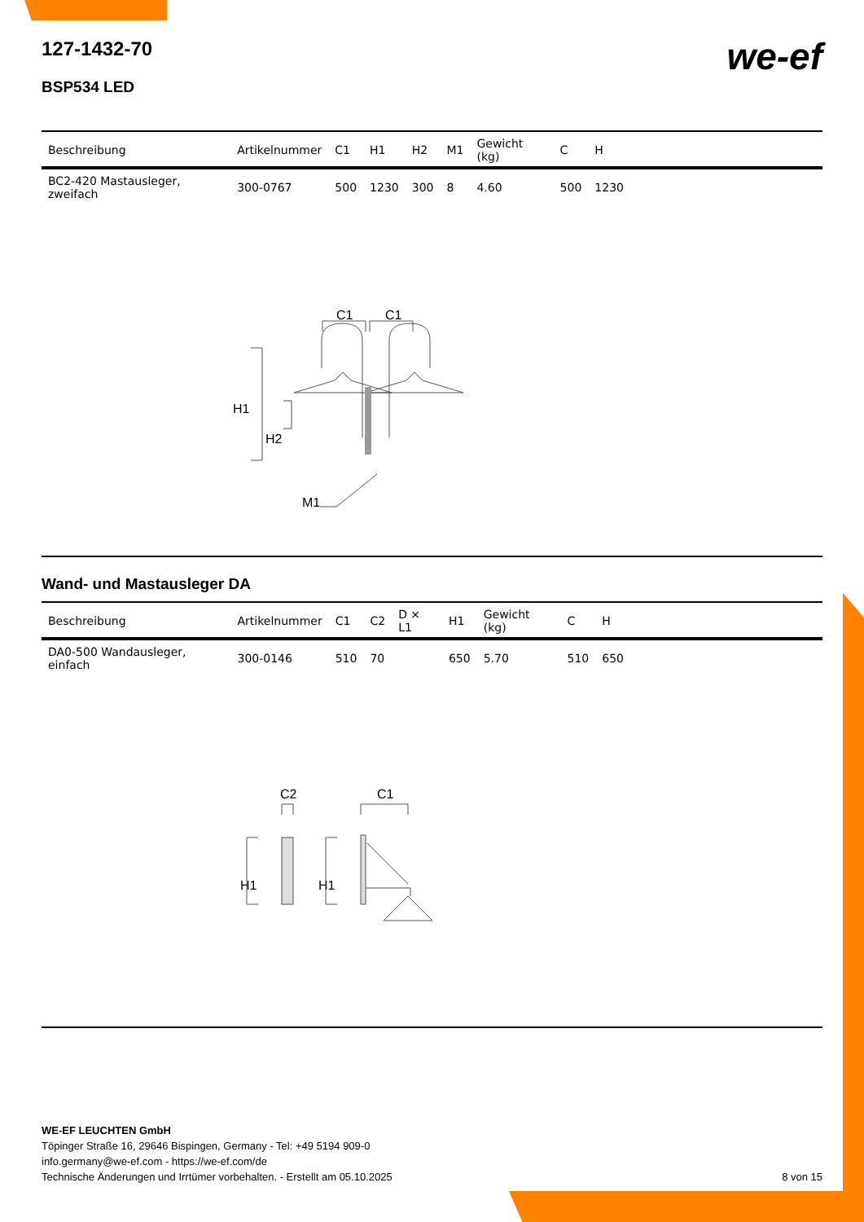we-ef
127-1432-70
BSP534 LED
| Beschreibung | Artikelnummer | C1 | H1 | H2 | M1 | Gewicht (kg) | C | H | |
| --- | --- | --- | --- | --- | --- | --- | --- | --- | --- |
| BC2-420 Mastausleger, zweifach | 300-0767 | 500 | 1230 | 300 | 8 | 4.60 | 500 | 1230 | |
C1
C1
H1
H2
M1
Wand- und Mastausleger DA
| Beschreibung | Artikelnummer | C1 | C2 | D × L1 | H1 | Gewicht (kg) | C | H | |
| --- | --- | --- | --- | --- | --- | --- | --- | --- | --- |
| DA0-500 Wandausleger, einfach | 300-0146 | 510 | 70 | | 650 | 5.70 | 510 | 650 | |
C2
C1
H1
H1
WE-EF LEUCHTEN GmbH
Töpinger Straße 16, 29646 Bispingen, Germany - Tel: +49 5194 909-0
info.germany@we-ef.com - https://we-ef.com/de
Technische Änderungen und Irrtümer vorbehalten. - Erstellt am 05.10.2025 8 von 15